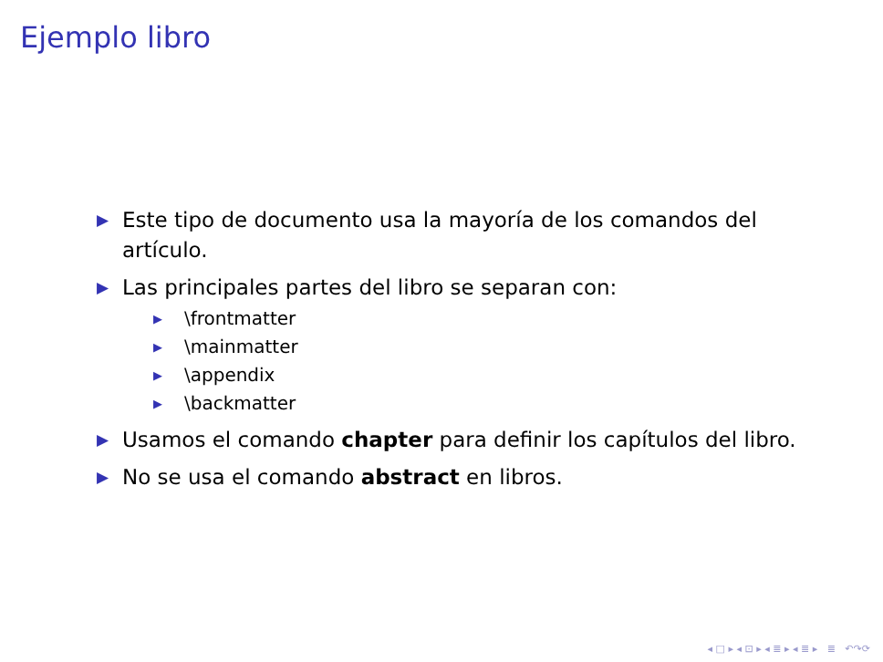Ejemplo libro
▶ Este tipo de documento usa la mayoría de los comandos del artículo.
▶ Las principales partes del libro se separan con:
▶ \frontmatter
▶ \mainmatter
▶ \appendix
▶ \backmatter
▶ Usamos el comando chapter para definir los capítulos del libro.
▶ No se usa el comando abstract en libros.
◂ □ ▸ ◂ ⊡ ▸ ◂ ≣ ▸ ◂ ≣ ▸ ≣ ↶↷⟳